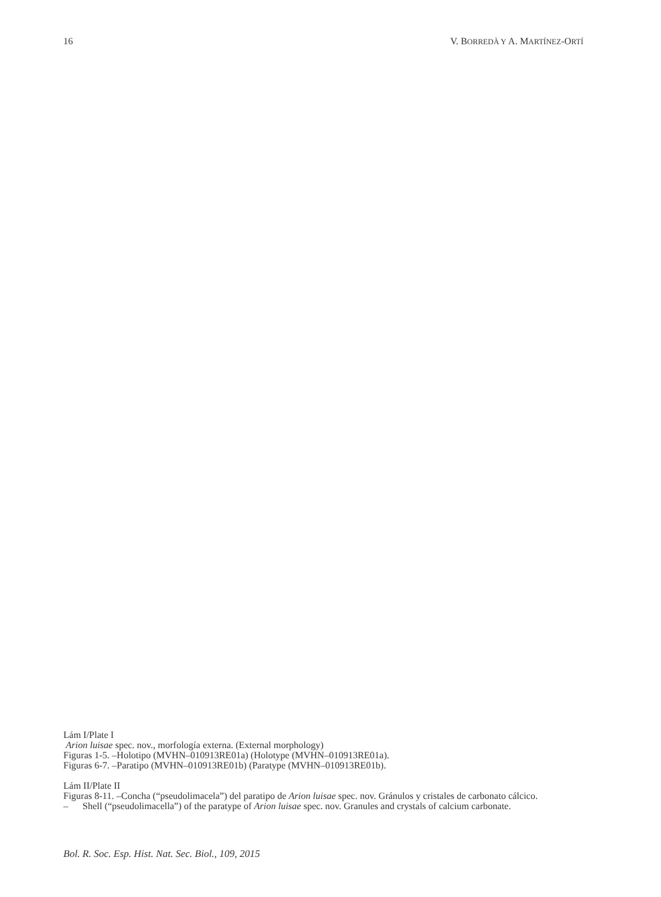16 V. BORREDÀ Y A. MARTÍNEZ-ORTÍ
Lám I/Plate I
Arion luisae spec. nov., morfología externa. (External morphology)
Figuras 1-5. –Holotipo (MVHN–010913RE01a) (Holotype (MVHN–010913RE01a).
Figuras 6-7. –Paratipo (MVHN–010913RE01b) (Paratype (MVHN–010913RE01b).
Lám II/Plate II
Figuras 8-11. –Concha (“pseudolimacela”) del paratipo de Arion luisae spec. nov. Gránulos y cristales de carbonato cálcico.
– Shell (“pseudolimacella”) of the paratype of Arion luisae spec. nov. Granules and crystals of calcium carbonate.
Bol. R. Soc. Esp. Hist. Nat. Sec. Biol., 109, 2015